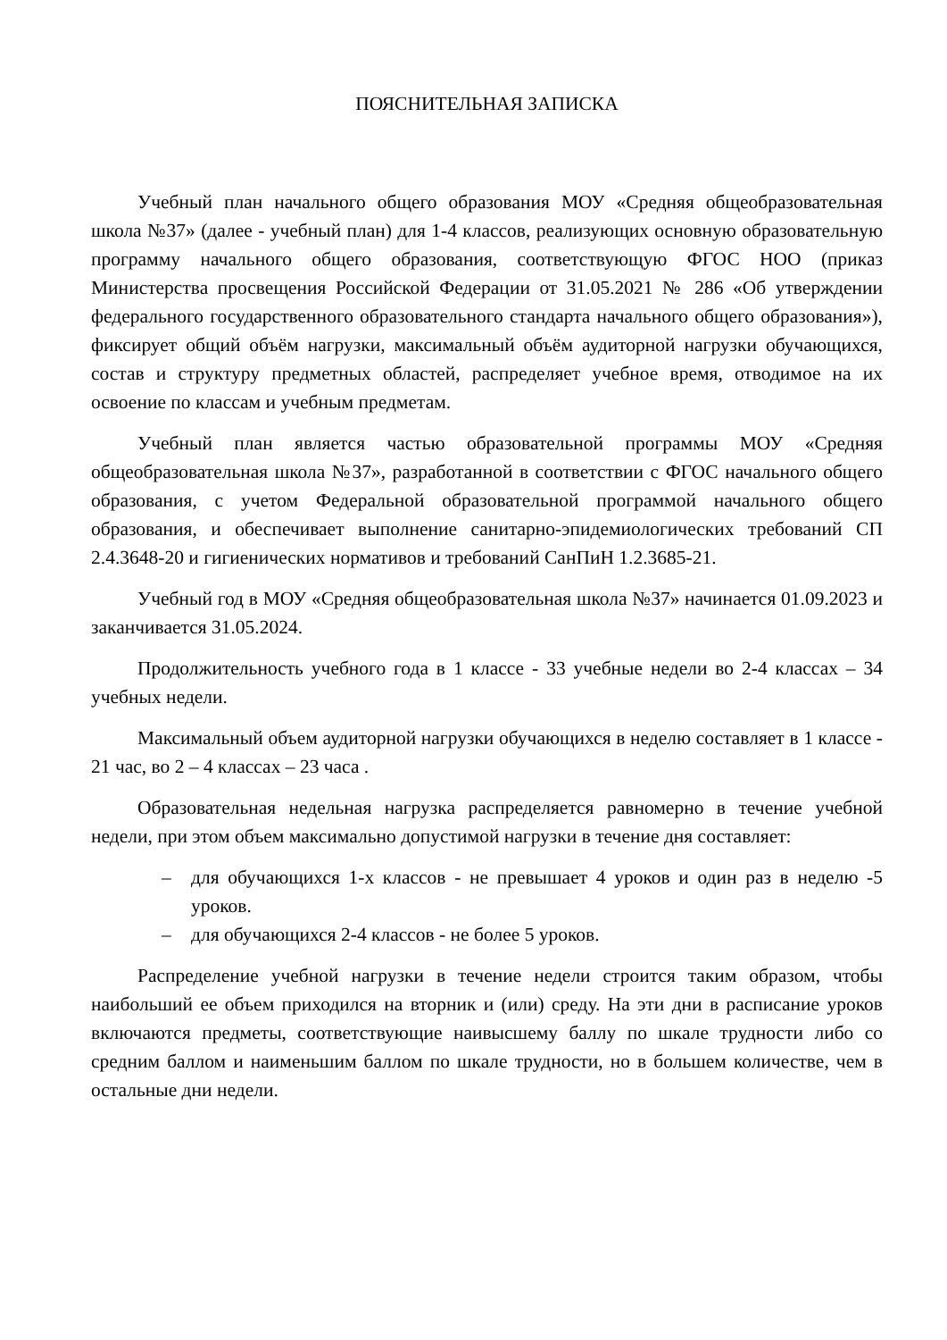ПОЯСНИТЕЛЬНАЯ ЗАПИСКА
Учебный план начального общего образования МОУ «Средняя общеобразовательная школа №37» (далее - учебный план) для 1-4 классов, реализующих основную образовательную программу начального общего образования, соответствующую ФГОС НОО (приказ Министерства просвещения Российской Федерации от 31.05.2021 № 286 «Об утверждении федерального государственного образовательного стандарта начального общего образования»), фиксирует общий объём нагрузки, максимальный объём аудиторной нагрузки обучающихся, состав и структуру предметных областей, распределяет учебное время, отводимое на их освоение по классам и учебным предметам.
Учебный план является частью образовательной программы МОУ «Средняя общеобразовательная школа №37», разработанной в соответствии с ФГОС начального общего образования, с учетом Федеральной образовательной программой начального общего образования, и обеспечивает выполнение санитарно-эпидемиологических требований СП 2.4.3648-20 и гигиенических нормативов и требований СанПиН 1.2.3685-21.
Учебный год в МОУ «Средняя общеобразовательная школа №37» начинается 01.09.2023 и заканчивается 31.05.2024.
Продолжительность учебного года в 1 классе - 33 учебные недели во 2-4 классах – 34 учебных недели.
Максимальный объем аудиторной нагрузки обучающихся в неделю составляет в 1 классе - 21 час, во 2 – 4 классах – 23 часа .
Образовательная недельная нагрузка распределяется равномерно в течение учебной недели, при этом объем максимально допустимой нагрузки в течение дня составляет:
– для обучающихся 1-х классов - не превышает 4 уроков и один раз в неделю -5 уроков.
– для обучающихся 2-4 классов - не более 5 уроков.
Распределение учебной нагрузки в течение недели строится таким образом, чтобы наибольший ее объем приходился на вторник и (или) среду. На эти дни в расписание уроков включаются предметы, соответствующие наивысшему баллу по шкале трудности либо со средним баллом и наименьшим баллом по шкале трудности, но в большем количестве, чем в остальные дни недели.